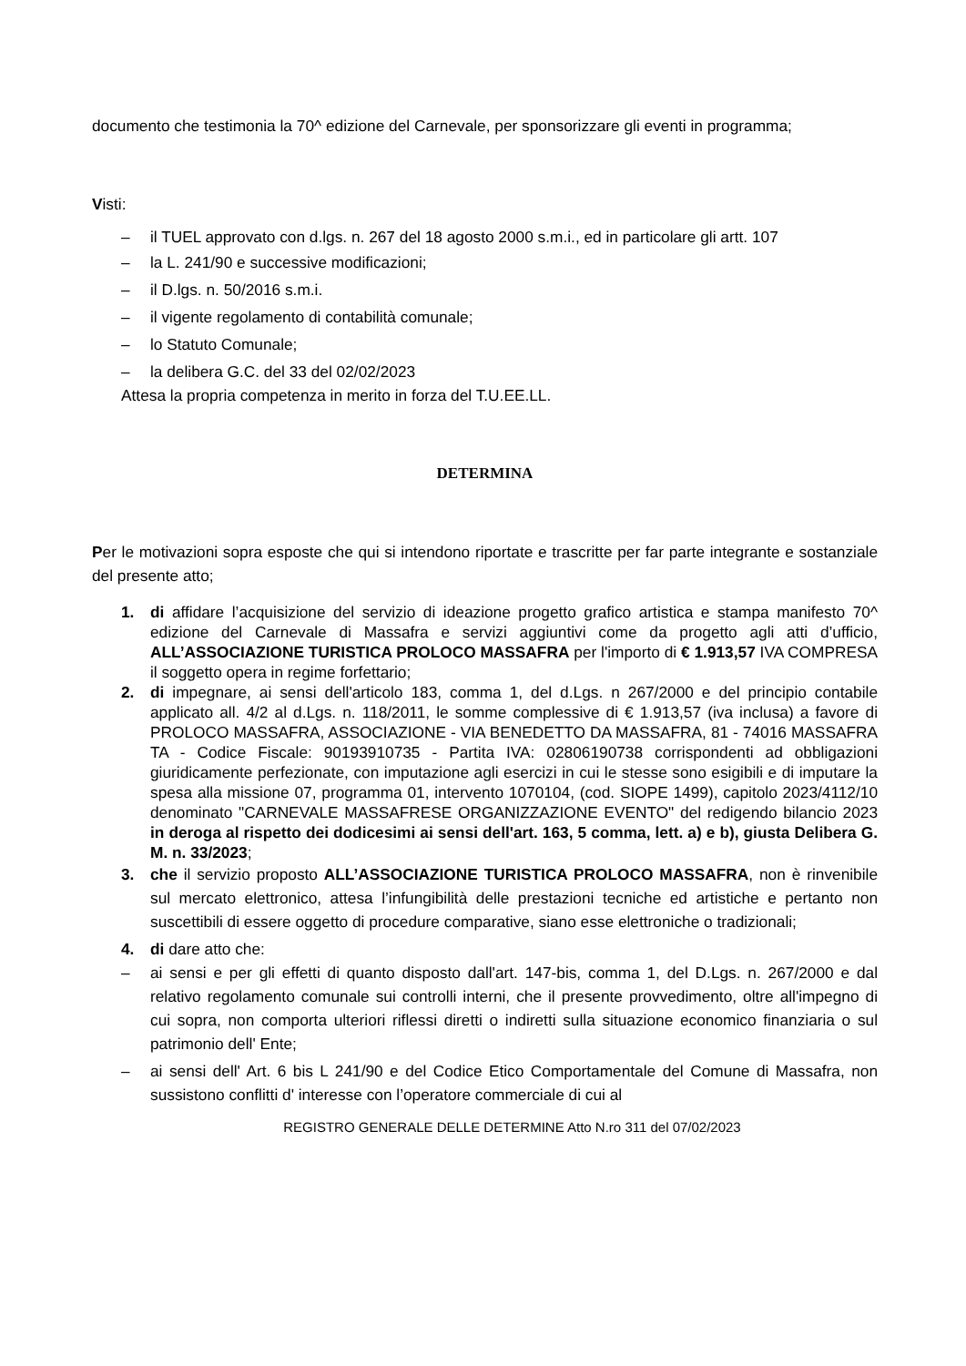documento che testimonia la 70^ edizione del Carnevale, per sponsorizzare gli eventi in programma;
Visti:
– il TUEL approvato con d.lgs. n. 267 del 18 agosto 2000 s.m.i., ed in particolare gli artt. 107
– la L. 241/90 e successive modificazioni;
– il D.lgs. n. 50/2016 s.m.i.
– il vigente regolamento di contabilità comunale;
– lo Statuto Comunale;
– la delibera G.C. del 33 del 02/02/2023
Attesa la propria competenza in merito in forza del T.U.EE.LL.
DETERMINA
Per le motivazioni sopra esposte che qui si intendono riportate e trascritte per far parte integrante e sostanziale del presente atto;
1. di affidare l’acquisizione del servizio di ideazione progetto grafico artistica e stampa manifesto 70^ edizione del Carnevale di Massafra e servizi aggiuntivi come da progetto agli atti d’ufficio, ALL’ASSOCIAZIONE TURISTICA PROLOCO MASSAFRA per l'importo di € 1.913,57 IVA COMPRESA il soggetto opera in regime forfettario;
2. di impegnare, ai sensi dell'articolo 183, comma 1, del d.Lgs. n 267/2000 e del principio contabile applicato all. 4/2 al d.Lgs. n. 118/2011, le somme complessive di € 1.913,57 (iva inclusa) a favore di PROLOCO MASSAFRA, ASSOCIAZIONE - VIA BENEDETTO DA MASSAFRA, 81 - 74016 MASSAFRA TA - Codice Fiscale: 90193910735 - Partita IVA: 02806190738 corrispondenti ad obbligazioni giuridicamente perfezionate, con imputazione agli esercizi in cui le stesse sono esigibili e di imputare la spesa alla missione 07, programma 01, intervento 1070104, (cod. SIOPE 1499), capitolo 2023/4112/10 denominato "CARNEVALE MASSAFRESE ORGANIZZAZIONE EVENTO" del redigendo bilancio 2023 in deroga al rispetto dei dodicesimi ai sensi dell'art. 163, 5 comma, lett. a) e b), giusta Delibera G. M. n. 33/2023;
3. che il servizio proposto ALL’ASSOCIAZIONE TURISTICA PROLOCO MASSAFRA, non è rinvenibile sul mercato elettronico, attesa l’infungibilità delle prestazioni tecniche ed artistiche e pertanto non suscettibili di essere oggetto di procedure comparative, siano esse elettroniche o tradizionali;
4. di dare atto che:
– ai sensi e per gli effetti di quanto disposto dall'art. 147-bis, comma 1, del D.Lgs. n. 267/2000 e dal relativo regolamento comunale sui controlli interni, che il presente provvedimento, oltre all'impegno di cui sopra, non comporta ulteriori riflessi diretti o indiretti sulla situazione economico finanziaria o sul patrimonio dell' Ente;
– ai sensi dell' Art. 6 bis L 241/90 e del Codice Etico Comportamentale del Comune di Massafra, non sussistono conflitti d' interesse con l’operatore commerciale di cui al
REGISTRO GENERALE DELLE DETERMINE Atto N.ro 311 del 07/02/2023